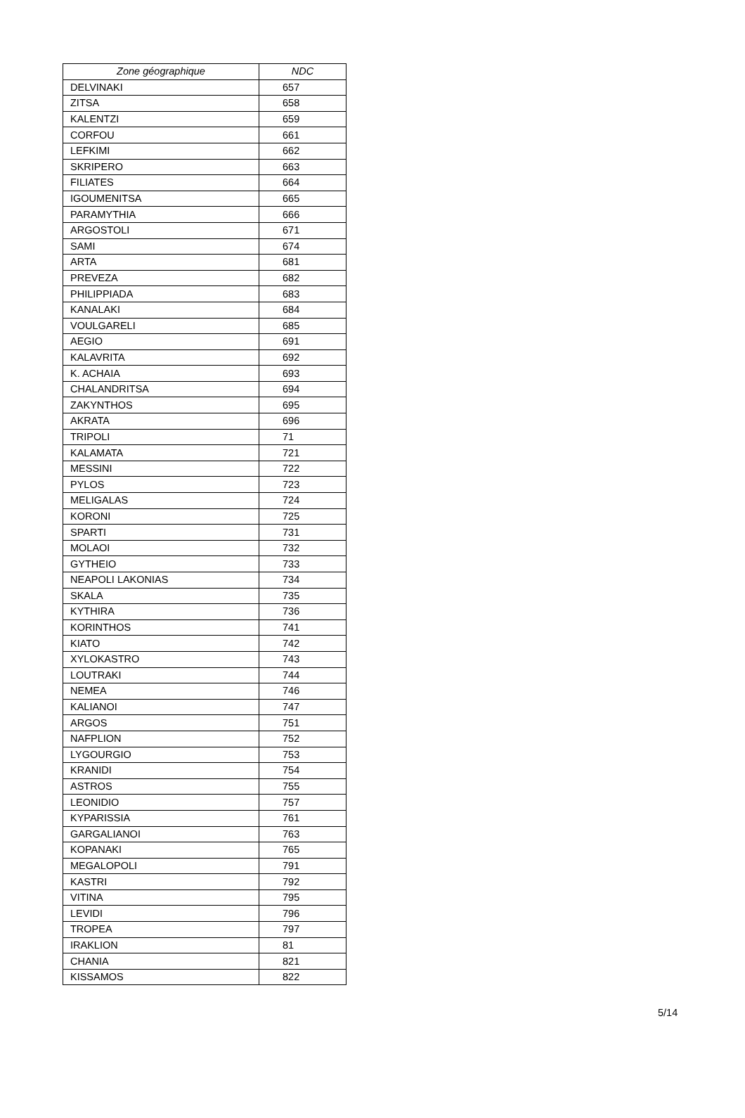| Zone géographique | NDC |
| --- | --- |
| DELVINAKI | 657 |
| ZITSA | 658 |
| KALENTZI | 659 |
| CORFOU | 661 |
| LEFKIMI | 662 |
| SKRIPERO | 663 |
| FILIATES | 664 |
| IGOUMENITSA | 665 |
| PARAMYTHIA | 666 |
| ARGOSTOLI | 671 |
| SAMI | 674 |
| ARTA | 681 |
| PREVEZA | 682 |
| PHILIPPIADA | 683 |
| KANALAKI | 684 |
| VOULGARELI | 685 |
| AEGIO | 691 |
| KALAVRITA | 692 |
| K. ACHAIA | 693 |
| CHALANDRITSA | 694 |
| ZAKYNTHOS | 695 |
| AKRATA | 696 |
| TRIPOLI | 71 |
| KALAMATA | 721 |
| MESSINI | 722 |
| PYLOS | 723 |
| MELIGALAS | 724 |
| KORONI | 725 |
| SPARTI | 731 |
| MOLAOI | 732 |
| GYTHEIO | 733 |
| NEAPOLI LAKONIAS | 734 |
| SKALA | 735 |
| KYTHIRA | 736 |
| KORINTHOS | 741 |
| KIATO | 742 |
| XYLOKASTRO | 743 |
| LOUTRAKI | 744 |
| NEMEA | 746 |
| KALIANOI | 747 |
| ARGOS | 751 |
| NAFPLION | 752 |
| LYGOURGIO | 753 |
| KRANIDI | 754 |
| ASTROS | 755 |
| LEONIDIO | 757 |
| KYPARISSIA | 761 |
| GARGALIANOI | 763 |
| KOPANAKI | 765 |
| MEGALOPOLI | 791 |
| KASTRI | 792 |
| VITINA | 795 |
| LEVIDI | 796 |
| TROPEA | 797 |
| IRAKLION | 81 |
| CHANIA | 821 |
| KISSAMOS | 822 |
5/14